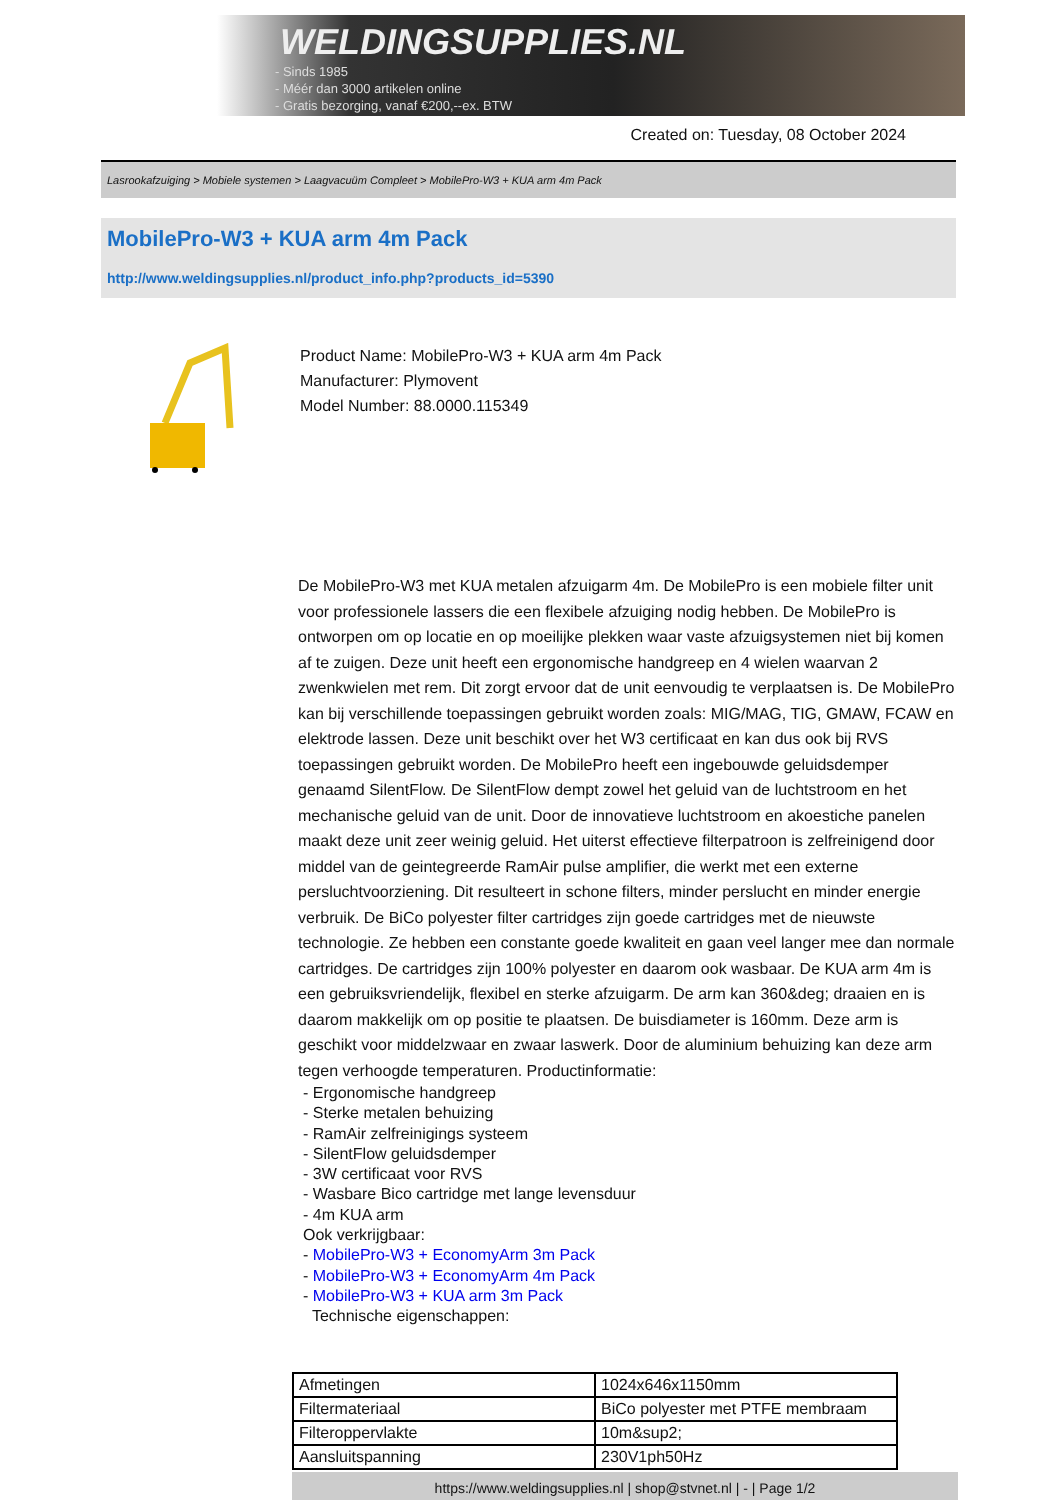WELDINGSUPPLIES.NL
- Sinds 1985
- Méér dan 3000 artikelen online
- Gratis bezorging, vanaf €200,--ex. BTW
Created on: Tuesday, 08 October 2024
Lasrookafzuiging > Mobiele systemen > Laagvacuüm Compleet > MobilePro-W3 + KUA arm 4m Pack
MobilePro-W3 + KUA arm 4m Pack
http://www.weldingsupplies.nl/product_info.php?products_id=5390
Product Name: MobilePro-W3 + KUA arm 4m Pack
Manufacturer: Plymovent
Model Number: 88.0000.115349
De MobilePro-W3 met KUA metalen afzuigarm 4m. De MobilePro is een mobiele filter unit voor professionele lassers die een flexibele afzuiging nodig hebben. De MobilePro is ontworpen om op locatie en op moeilijke plekken waar vaste afzuigsystemen niet bij komen af te zuigen. Deze unit heeft een ergonomische handgreep en 4 wielen waarvan 2 zwenkwielen met rem. Dit zorgt ervoor dat de unit eenvoudig te verplaatsen is. De MobilePro kan bij verschillende toepassingen gebruikt worden zoals: MIG/MAG, TIG, GMAW, FCAW en elektrode lassen. Deze unit beschikt over het W3 certificaat en kan dus ook bij RVS toepassingen gebruikt worden. De MobilePro heeft een ingebouwde geluidsdemper genaamd SilentFlow. De SilentFlow dempt zowel het geluid van de luchtstroom en het mechanische geluid van de unit. Door de innovatieve luchtstroom en akoestiche panelen maakt deze unit zeer weinig geluid. Het uiterst effectieve filterpatroon is zelfreinigend door middel van de geintegreerde RamAir pulse amplifier, die werkt met een externe persluchtvoorziening. Dit resulteert in schone filters, minder perslucht en minder energie verbruik. De BiCo polyester filter cartridges zijn goede cartridges met de nieuwste technologie. Ze hebben een constante goede kwaliteit en gaan veel langer mee dan normale cartridges. De cartridges zijn 100% polyester en daarom ook wasbaar. De KUA arm 4m is een gebruiksvriendelijk, flexibel en sterke afzuigarm. De arm kan 360&deg; draaien en is daarom makkelijk om op positie te plaatsen. De buisdiameter is 160mm. Deze arm is geschikt voor middelzwaar en zwaar laswerk. Door de aluminium behuizing kan deze arm tegen verhoogde temperaturen. Productinformatie:
- Ergonomische handgreep
- Sterke metalen behuizing
- RamAir zelfreinigings systeem
- SilentFlow geluidsdemper
- 3W certificaat voor RVS
- Wasbare Bico cartridge met lange levensduur
- 4m KUA arm
Ook verkrijgbaar:
- MobilePro-W3 + EconomyArm 3m Pack
- MobilePro-W3 + EconomyArm 4m Pack
- MobilePro-W3 + KUA arm 3m Pack
Technische eigenschappen:
| Afmetingen | 1024x646x1150mm |
| Filtermateriaal | BiCo polyester met PTFE membraam |
| Filteroppervlakte | 10m&sup2; |
| Aansluitspanning | 230V1ph50Hz |
https://www.weldingsupplies.nl | shop@stvnet.nl | - | Page 1/2